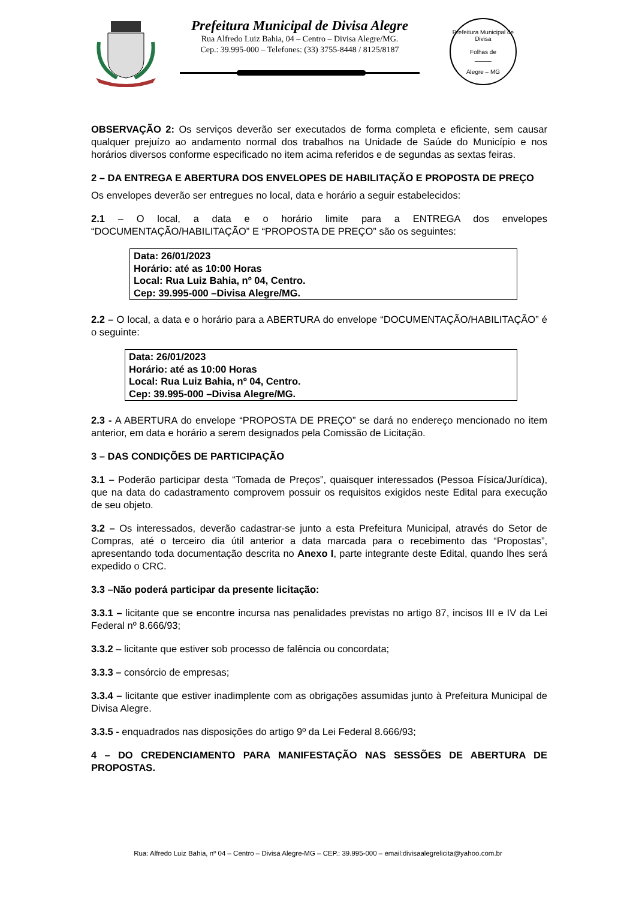Prefeitura Municipal de Divisa Alegre
Rua Alfredo Luiz Bahia, 04 – Centro – Divisa Alegre/MG.
Cep.: 39.995-000 – Telefones: (33) 3755-8448 / 8125/8187
Prefeitura Municipal de Divisa
Folhas de
_____
Alegre – MG
OBSERVAÇÃO 2: Os serviços deverão ser executados de forma completa e eficiente, sem causar qualquer prejuízo ao andamento normal dos trabalhos na Unidade de Saúde do Município e nos horários diversos conforme especificado no item acima referidos e de segundas as sextas feiras.
2 – DA ENTREGA E ABERTURA DOS ENVELOPES DE HABILITAÇÃO E PROPOSTA DE PREÇO
Os envelopes deverão ser entregues no local, data e horário a seguir estabelecidos:
2.1 – O local, a data e o horário limite para a ENTREGA dos envelopes “DOCUMENTAÇÃO/HABILITAÇÃO” E “PROPOSTA DE PREÇO” são os seguintes:
Data: 26/01/2023
Horário: até as 10:00 Horas
Local: Rua Luiz Bahia, nº 04, Centro.
Cep: 39.995-000 –Divisa Alegre/MG.
2.2 – O local, a data e o horário para a ABERTURA do envelope “DOCUMENTAÇÃO/HABILITAÇÃO” é o seguinte:
Data: 26/01/2023
Horário: até as 10:00 Horas
Local: Rua Luiz Bahia, nº 04, Centro.
Cep: 39.995-000 –Divisa Alegre/MG.
2.3 - A ABERTURA do envelope “PROPOSTA DE PREÇO” se dará no endereço mencionado no item anterior, em data e horário a serem designados pela Comissão de Licitação.
3 – DAS CONDIÇÕES DE PARTICIPAÇÃO
3.1 – Poderão participar desta “Tomada de Preços”, quaisquer interessados (Pessoa Física/Jurídica), que na data do cadastramento comprovem possuir os requisitos exigidos neste Edital para execução de seu objeto.
3.2 – Os interessados, deverão cadastrar-se junto a esta Prefeitura Municipal, através do Setor de Compras, até o terceiro dia útil anterior a data marcada para o recebimento das “Propostas”, apresentando toda documentação descrita no Anexo I, parte integrante deste Edital, quando lhes será expedido o CRC.
3.3 –Não poderá participar da presente licitação:
3.3.1 – licitante que se encontre incursa nas penalidades previstas no artigo 87, incisos III e IV da Lei Federal nº 8.666/93;
3.3.2 – licitante que estiver sob processo de falência ou concordata;
3.3.3 – consórcio de empresas;
3.3.4 – licitante que estiver inadimplente com as obrigações assumidas junto à Prefeitura Municipal de Divisa Alegre.
3.3.5 - enquadrados nas disposições do artigo 9º da Lei Federal 8.666/93;
4 – DO CREDENCIAMENTO PARA MANIFESTAÇÃO NAS SESSÕES DE ABERTURA DE PROPOSTAS.
Rua: Alfredo Luiz Bahia, nº 04 – Centro – Divisa Alegre-MG – CEP.: 39.995-000 – email:divisaalegrelicita@yahoo.com.br